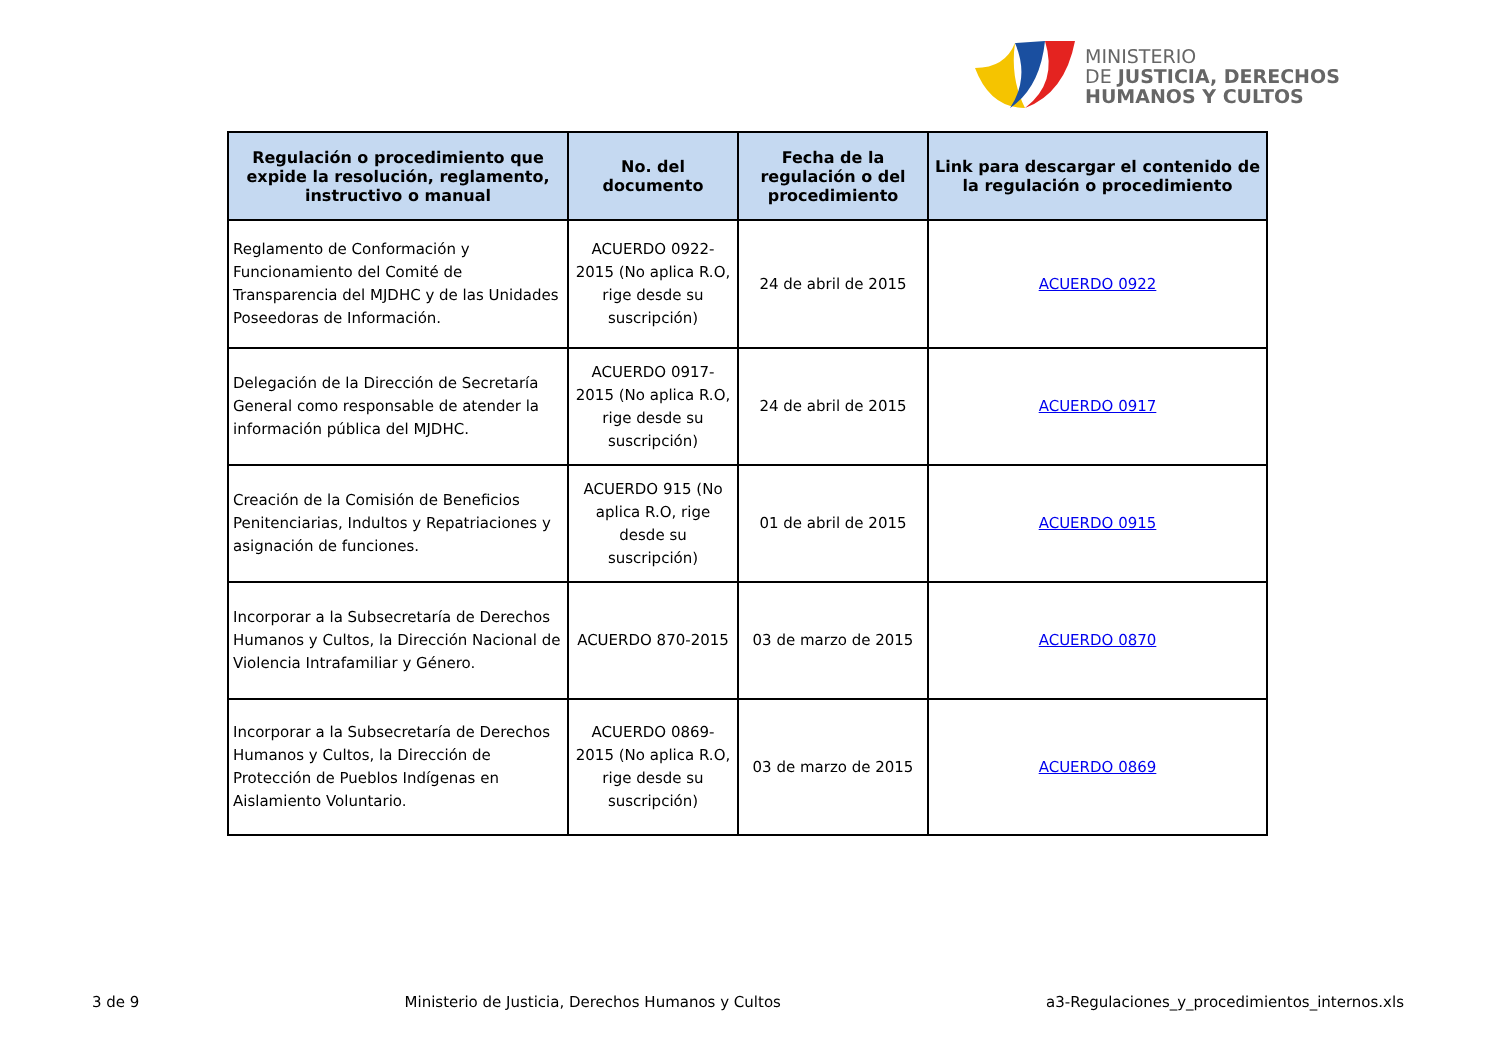MINISTERIO
DE JUSTICIA, DERECHOS
HUMANOS Y CULTOS
| Regulación o procedimiento que expide la resolución, reglamento, instructivo o manual | No. del documento | Fecha de la regulación o del procedimiento | Link para descargar el contenido de la regulación o procedimiento |
| --- | --- | --- | --- |
| Reglamento de Conformación y Funcionamiento del Comité de Transparencia del MJDHC y de las Unidades Poseedoras de Información. | ACUERDO 0922-2015 (No aplica R.O, rige desde su suscripción) | 24 de abril de 2015 | ACUERDO 0922 |
| Delegación de la Dirección de Secretaría General como responsable de atender la información pública del MJDHC. | ACUERDO 0917-2015 (No aplica R.O, rige desde su suscripción) | 24 de abril de 2015 | ACUERDO 0917 |
| Creación de la Comisión de Beneficios Penitenciarias, Indultos y Repatriaciones y asignación de funciones. | ACUERDO 915 (No aplica R.O, rige desde su suscripción) | 01 de abril de 2015 | ACUERDO 0915 |
| Incorporar a la Subsecretaría de Derechos Humanos y Cultos, la Dirección Nacional de Violencia Intrafamiliar y Género. | ACUERDO 870-2015 | 03 de marzo de 2015 | ACUERDO 0870 |
| Incorporar a la Subsecretaría de Derechos Humanos y Cultos, la Dirección de Protección de Pueblos Indígenas en Aislamiento Voluntario. | ACUERDO 0869-2015 (No aplica R.O, rige desde su suscripción) | 03 de marzo de 2015 | ACUERDO 0869 |
3 de 9 Ministerio de Justicia, Derechos Humanos y Cultos a3-Regulaciones_y_procedimientos_internos.xls